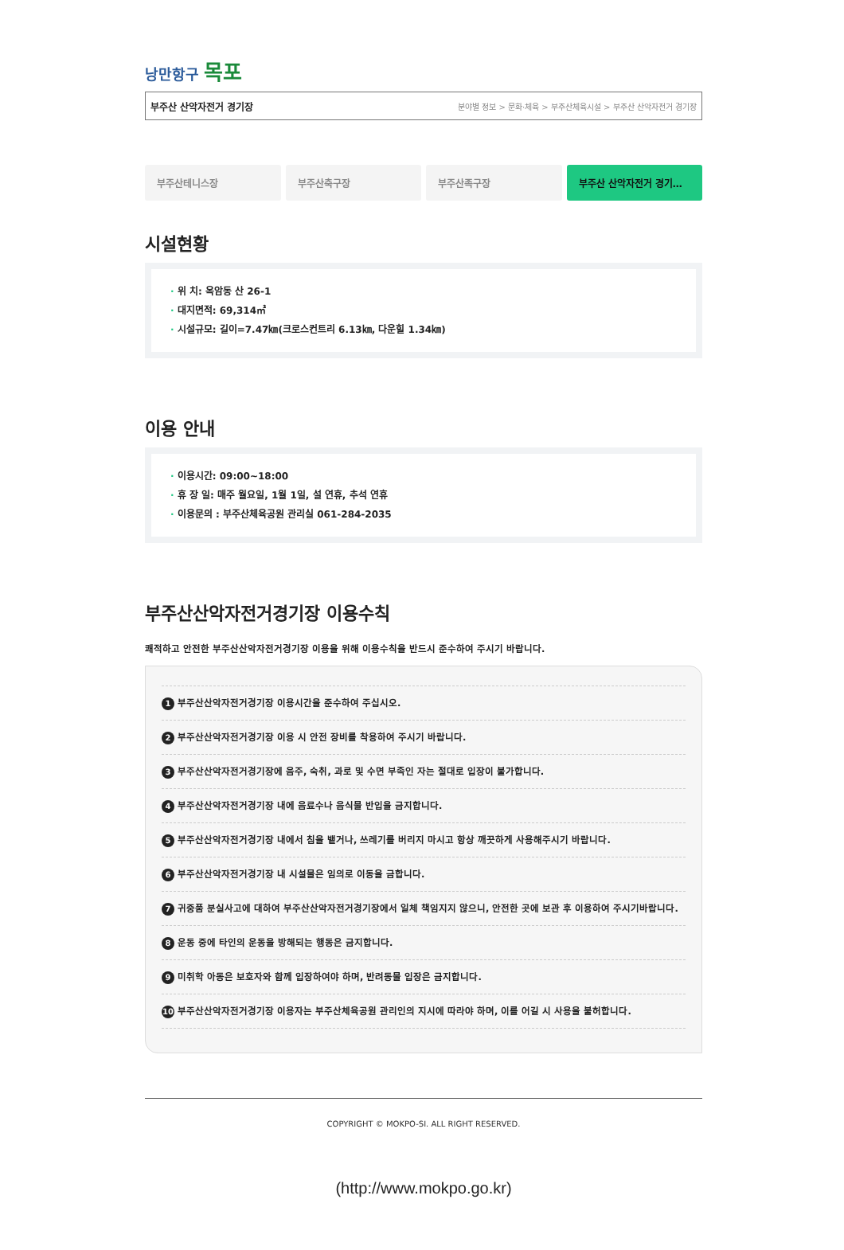낭만항구 목포
부주산 산악자전거 경기장 분야별 정보 > 문화·체육 > 부주산체육시설 > 부주산 산악자전거 경기장
부주산테니스장 부주산축구장 부주산족구장 부주산 산악자전거 경기…
시설현황
· 위 치: 옥암동 산 26-1
· 대지면적: 69,314㎡
· 시설규모: 길이=7.47㎞(크로스컨트리 6.13㎞, 다운힐 1.34㎞)
이용 안내
· 이용시간: 09:00~18:00
· 휴 장 일: 매주 월요일, 1월 1일, 설 연휴, 추석 연휴
· 이용문의 : 부주산체육공원 관리실 061-284-2035
부주산산악자전거경기장 이용수칙
쾌적하고 안전한 부주산산악자전거경기장 이용을 위해 이용수칙을 반드시 준수하여 주시기 바랍니다.
1 부주산산악자전거경기장 이용시간을 준수하여 주십시오.
2 부주산산악자전거경기장 이용 시 안전 장비를 착용하여 주시기 바랍니다.
3 부주산산악자전거경기장에 음주, 숙취, 과로 및 수면 부족인 자는 절대로 입장이 불가합니다.
4 부주산산악자전거경기장 내에 음료수나 음식물 반입을 금지합니다.
5 부주산산악자전거경기장 내에서 침을 뱉거나, 쓰레기를 버리지 마시고 항상 깨끗하게 사용해주시기 바랍니다.
6 부주산산악자전거경기장 내 시설물은 임의로 이동을 금합니다.
7 귀중품 분실사고에 대하여 부주산산악자전거경기장에서 일체 책임지지 않으니, 안전한 곳에 보관 후 이용하여 주시기바랍니다.
8 운동 중에 타인의 운동을 방해되는 행동은 금지합니다.
9 미취학 아동은 보호자와 함께 입장하여야 하며, 반려동물 입장은 금지합니다.
10 부주산산악자전거경기장 이용자는 부주산체육공원 관리인의 지시에 따라야 하며, 이를 어길 시 사용을 불허합니다.
COPYRIGHT © MOKPO-SI. ALL RIGHT RESERVED.
(http://www.mokpo.go.kr)